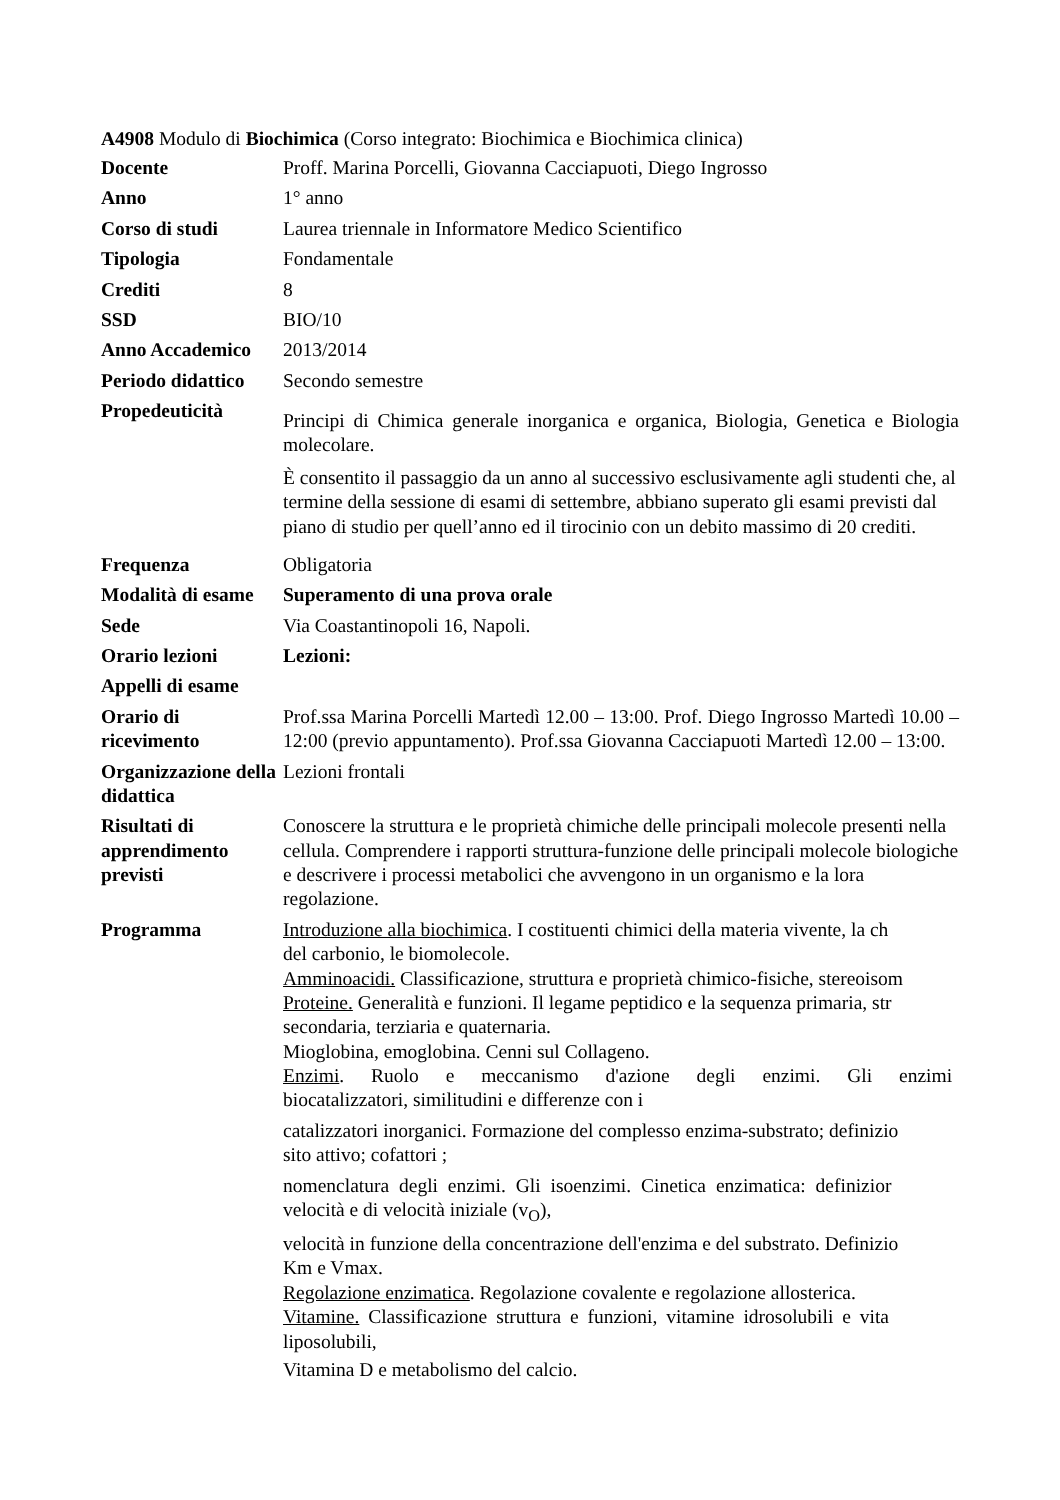A4908 Modulo di Biochimica (Corso integrato: Biochimica e Biochimica clinica)
| Docente | Proff. Marina Porcelli, Giovanna Cacciapuoti, Diego Ingrosso |
| Anno | 1° anno |
| Corso di studi | Laurea triennale in Informatore Medico Scientifico |
| Tipologia | Fondamentale |
| Crediti | 8 |
| SSD | BIO/10 |
| Anno Accademico | 2013/2014 |
| Periodo didattico | Secondo semestre |
| Propedeuticità | Principi di Chimica generale inorganica e organica, Biologia, Genetica e Biologia molecolare. È consentito il passaggio da un anno al successivo esclusivamente agli studenti che, al termine della sessione di esami di settembre, abbiano superato gli esami previsti dal piano di studio per quell’anno ed il tirocinio con un debito massimo di 20 crediti. |
| Frequenza | Obligatoria |
| Modalità di esame | Superamento di una prova orale |
| Sede | Via Coastantinopoli 16, Napoli. |
| Orario lezioni | Lezioni: |
| Appelli di esame | |
| Orario di ricevimento | Prof.ssa Marina Porcelli Martedì 12.00 – 13:00. Prof. Diego Ingrosso Martedì 10.00 – 12:00 (previo appuntamento). Prof.ssa Giovanna Cacciapuoti Martedì 12.00 – 13:00. |
| Organizzazione della didattica | Lezioni frontali |
| Risultati di apprendimento previsti | Conoscere la struttura e le proprietà chimiche delle principali molecole presenti nella cellula. Comprendere i rapporti struttura-funzione delle principali molecole biologiche e descrivere i processi metabolici che avvengono in un organismo e la lora regolazione. |
| Programma | Introduzione alla biochimica . I costituenti chimici della materia vivente, la ch del carbonio, le biomolecole. Amminoacidi. Classificazione, struttura e proprietà chimico-fisiche, stereoisom Proteine. Generalità e funzioni. Il legame peptidico e la sequenza primaria, str secondaria, terziaria e quaternaria. Mioglobina, emoglobina. Cenni sul Collageno. Enzimi . Ruolo e meccanismo d'azione degli enzimi. Gli enzimi biocatalizzatori, similitudini e differenze con i catalizzatori inorganici. Formazione del complesso enzima-substrato; definizio sito attivo; cofattori ; nomenclatura degli enzimi. Gli isoenzimi. Cinetica enzimatica: definizior velocità e di velocità iniziale (v<sub>O</sub>), velocità in funzione della concentrazione dell'enzima e del substrato. Definizio Km e Vmax. Regolazione enzimatica . Regolazione covalente e regolazione allosterica. Vitamine. Classificazione struttura e funzioni, vitamine idrosolubili e vita liposolubili, Vitamina D e metabolismo del calcio. |